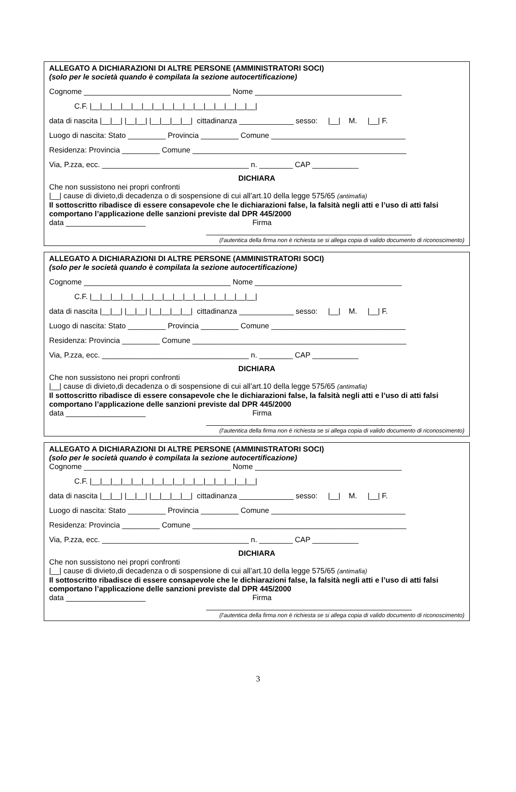ALLEGATO A DICHIARAZIONI DI ALTRE PERSONE (AMMINISTRATORI SOCI)
(solo per le società quando è compilata la sezione autocertificazione)
Cognome ___________________________________ Nome ___________________________________
C.F. |__|__|__|__|__|__|__|__|__|__|__|__|__|__|__|__|
data di nascita |__|__| |__|__| |__|__|__|__| cittadinanza _____________ sesso: |__| M. |__| F.
Luogo di nascita: Stato _________ Provincia _________ Comune ________________________________
Residenza: Provincia _________ Comune ___________________________________________________
Via, P.zza, ecc. ___________________________________ n. ________ CAP ___________
DICHIARA
Che non sussistono nei propri confronti
|__| cause di divieto,di decadenza o di sospensione di cui all’art.10 della legge 575/65 (antimafia)
Il sottoscritto ribadisce di essere consapevole che le dichiarazioni false, la falsità negli atti e l’uso di atti falsi comportano l’applicazione delle sanzioni previste dal DPR 445/2000
data ___________________ Firma
_________________________________________________
(l'autentica della firma non è richiesta se si allega copia di valido documento di riconoscimento)
ALLEGATO A DICHIARAZIONI DI ALTRE PERSONE (AMMINISTRATORI SOCI)
(solo per le società quando è compilata la sezione autocertificazione)
Cognome ___________________________________ Nome ___________________________________
C.F. |__|__|__|__|__|__|__|__|__|__|__|__|__|__|__|__|
data di nascita |__|__| |__|__| |__|__|__|__| cittadinanza _____________ sesso: |__| M. |__| F.
Luogo di nascita: Stato _________ Provincia _________ Comune ________________________________
Residenza: Provincia _________ Comune ___________________________________________________
Via, P.zza, ecc. ___________________________________ n. ________ CAP ___________
DICHIARA
Che non sussistono nei propri confronti
|__| cause di divieto,di decadenza o di sospensione di cui all’art.10 della legge 575/65 (antimafia)
Il sottoscritto ribadisce di essere consapevole che le dichiarazioni false, la falsità negli atti e l’uso di atti falsi comportano l’applicazione delle sanzioni previste dal DPR 445/2000
data ___________________ Firma
_________________________________________________
(l'autentica della firma non è richiesta se si allega copia di valido documento di riconoscimento)
ALLEGATO A DICHIARAZIONI DI ALTRE PERSONE (AMMINISTRATORI SOCI)
(solo per le società quando è compilata la sezione autocertificazione)
Cognome ___________________________________ Nome ___________________________________
C.F. |__|__|__|__|__|__|__|__|__|__|__|__|__|__|__|__|
data di nascita |__|__| |__|__| |__|__|__|__| cittadinanza _____________ sesso: |__| M. |__| F.
Luogo di nascita: Stato _________ Provincia _________ Comune ________________________________
Residenza: Provincia _________ Comune ___________________________________________________
Via, P.zza, ecc. ___________________________________ n. ________ CAP ___________
DICHIARA
Che non sussistono nei propri confronti
|__| cause di divieto,di decadenza o di sospensione di cui all’art.10 della legge 575/65 (antimafia)
Il sottoscritto ribadisce di essere consapevole che le dichiarazioni false, la falsità negli atti e l’uso di atti falsi comportano l’applicazione delle sanzioni previste dal DPR 445/2000
data ___________________ Firma
_________________________________________________
(l'autentica della firma non è richiesta se si allega copia di valido documento di riconoscimento)
3